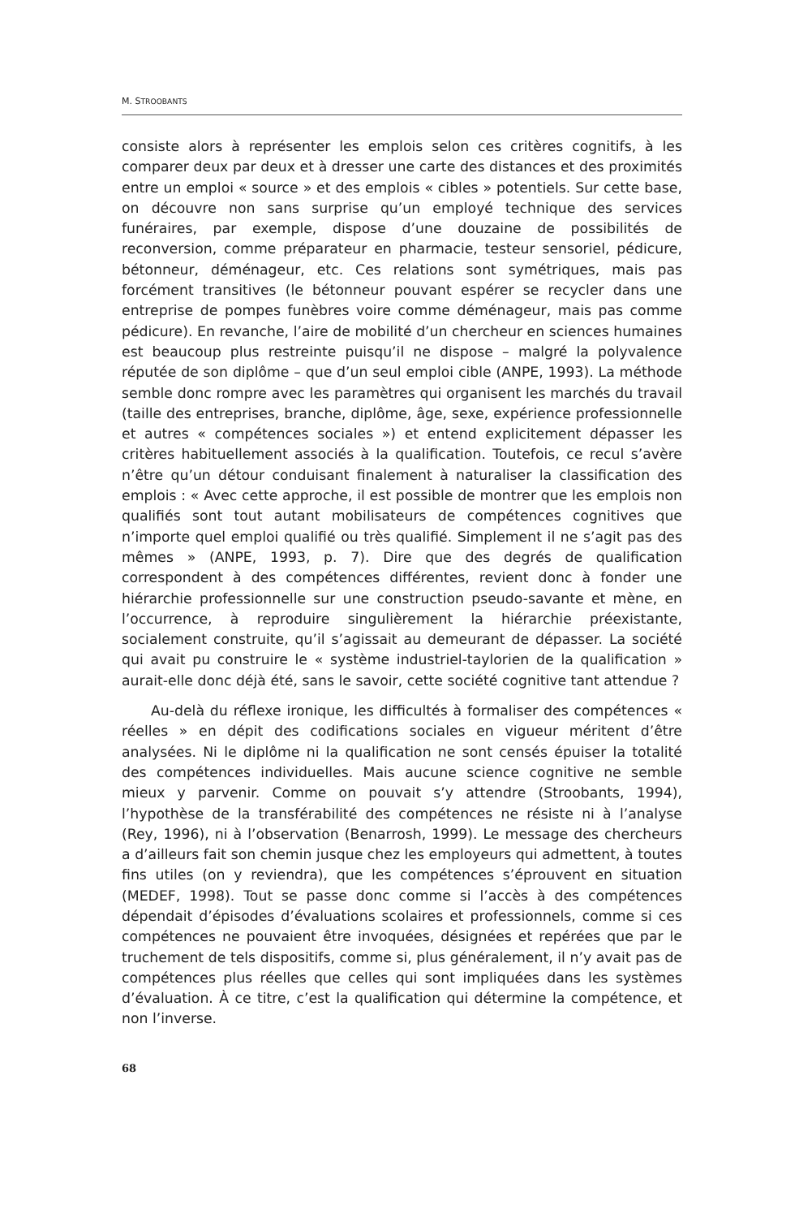M. STROOBANTS
consiste alors à représenter les emplois selon ces critères cognitifs, à les comparer deux par deux et à dresser une carte des distances et des proximités entre un emploi « source » et des emplois « cibles » potentiels. Sur cette base, on découvre non sans surprise qu’un employé technique des services funéraires, par exemple, dispose d’une douzaine de possibilités de reconversion, comme préparateur en pharmacie, testeur sensoriel, pédicure, bétonneur, déménageur, etc. Ces relations sont symétriques, mais pas forcément transitives (le bétonneur pouvant espérer se recycler dans une entreprise de pompes funèbres voire comme déménageur, mais pas comme pédicure). En revanche, l’aire de mobilité d’un chercheur en sciences humaines est beaucoup plus restreinte puisqu’il ne dispose – malgré la polyvalence réputée de son diplôme – que d’un seul emploi cible (ANPE, 1993). La méthode semble donc rompre avec les paramètres qui organisent les marchés du travail (taille des entreprises, branche, diplôme, âge, sexe, expérience professionnelle et autres « compétences sociales ») et entend explicitement dépasser les critères habituellement associés à la qualification. Toutefois, ce recul s’avère n’être qu’un détour conduisant finalement à naturaliser la classification des emplois : « Avec cette approche, il est possible de montrer que les emplois non qualifiés sont tout autant mobilisateurs de compétences cognitives que n’importe quel emploi qualifié ou très qualifié. Simplement il ne s’agit pas des mêmes » (ANPE, 1993, p. 7). Dire que des degrés de qualification correspondent à des compétences différentes, revient donc à fonder une hiérarchie professionnelle sur une construction pseudo-savante et mène, en l’occurrence, à reproduire singulièrement la hiérarchie préexistante, socialement construite, qu’il s’agissait au demeurant de dépasser. La société qui avait pu construire le « système industriel-taylorien de la qualification » aurait-elle donc déjà été, sans le savoir, cette société cognitive tant attendue ?
Au-delà du réflexe ironique, les difficultés à formaliser des compétences « réelles » en dépit des codifications sociales en vigueur méritent d’être analysées. Ni le diplôme ni la qualification ne sont censés épuiser la totalité des compétences individuelles. Mais aucune science cognitive ne semble mieux y parvenir. Comme on pouvait s’y attendre (Stroobants, 1994), l’hypothèse de la transférabilité des compétences ne résiste ni à l’analyse (Rey, 1996), ni à l’observation (Benarrosh, 1999). Le message des chercheurs a d’ailleurs fait son chemin jusque chez les employeurs qui admettent, à toutes fins utiles (on y reviendra), que les compétences s’éprouvent en situation (MEDEF, 1998). Tout se passe donc comme si l’accès à des compétences dépendait d’épisodes d’évaluations scolaires et professionnels, comme si ces compétences ne pouvaient être invoquées, désignées et repérées que par le truchement de tels dispositifs, comme si, plus généralement, il n’y avait pas de compétences plus réelles que celles qui sont impliquées dans les systèmes d’évaluation. À ce titre, c’est la qualification qui détermine la compétence, et non l’inverse.
68